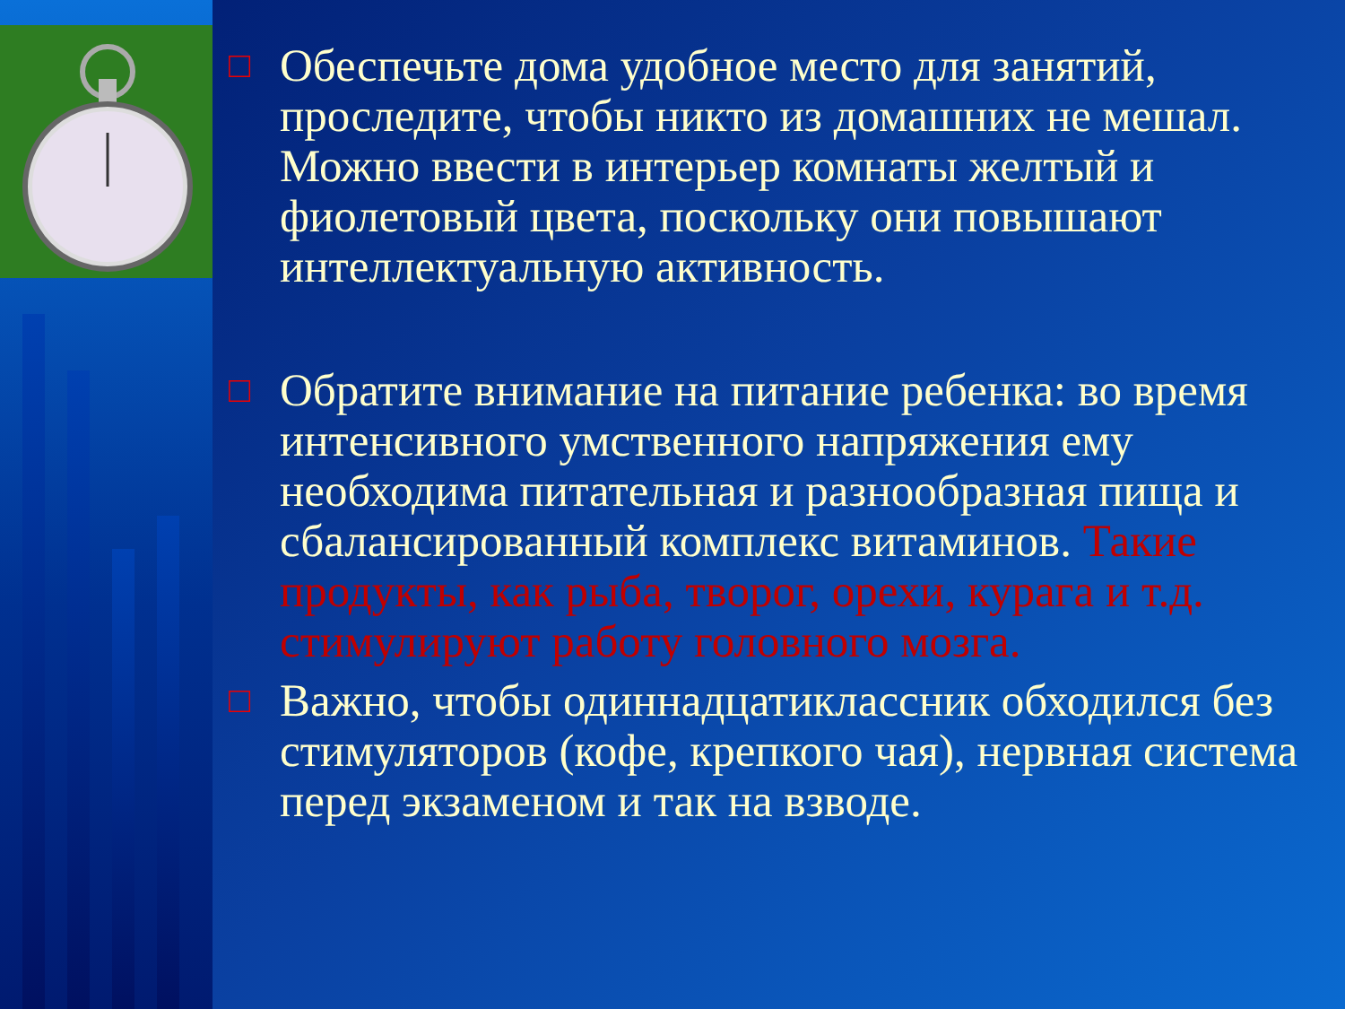□
Обеспечьте дома удобное место для занятий, проследите, чтобы никто из домашних не мешал. Можно ввести в интерьер комнаты желтый и фиолетовый цвета, поскольку они повышают интеллектуальную активность.
□
Обратите внимание на питание ребенка: во время интенсивного умственного напряжения ему необходима питательная и разнообразная пища и сбалансированный комплекс витаминов. Такие продукты, как рыба, творог, орехи, курага и т.д. стимулируют работу головного мозга.
□
Важно, чтобы одиннадцатиклассник обходился без стимуляторов (кофе, крепкого чая), нервная система перед экзаменом и так на взводе.